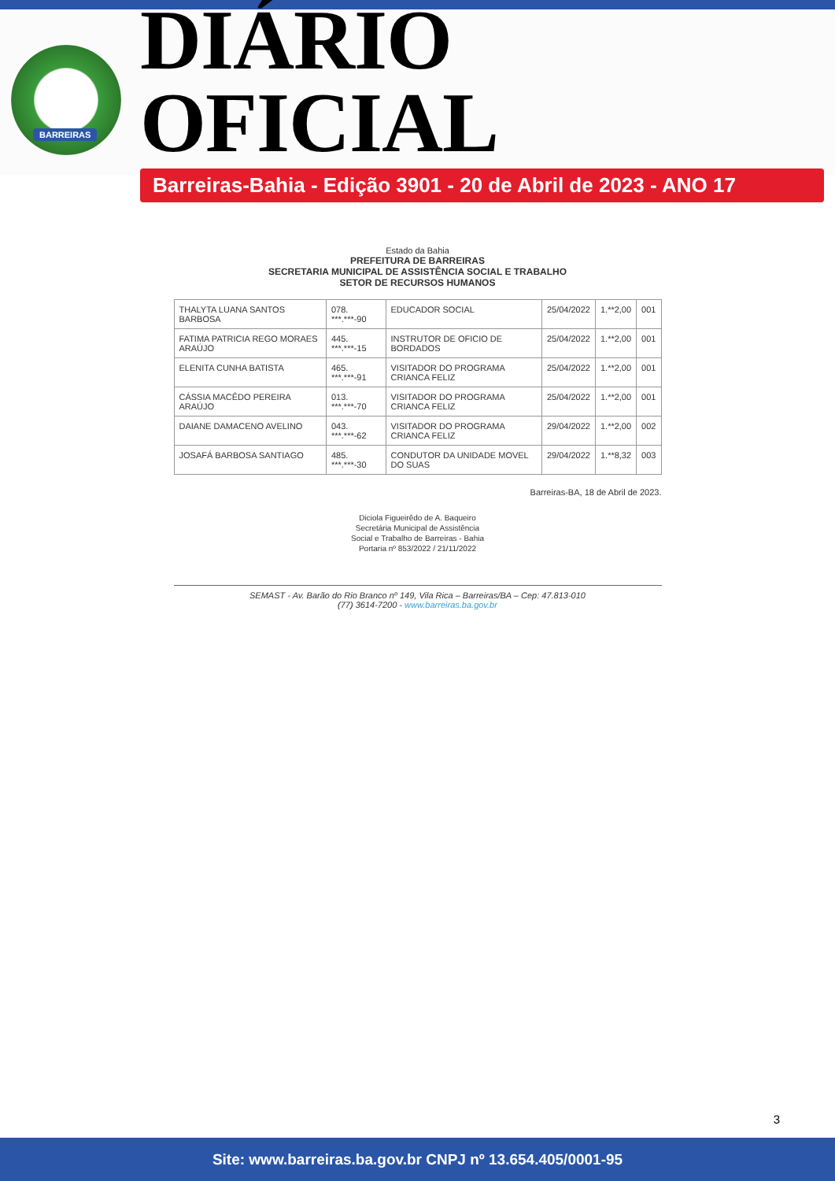BARREIRAS
DIÁRIO OFICIAL
Barreiras-Bahia - Edição 3901 - 20 de Abril de 2023 - ANO 17
Estado da Bahia
PREFEITURA DE BARREIRAS
SECRETARIA MUNICIPAL DE ASSISTÊNCIA SOCIAL E TRABALHO
SETOR DE RECURSOS HUMANOS
| THALYTA LUANA SANTOS BARBOSA | 078. ***.***-90 | EDUCADOR SOCIAL | 25/04/2022 | 1.**2,00 | 001 |
| FATIMA PATRICIA REGO MORAES ARAÚJO | 445. ***.***-15 | INSTRUTOR DE OFICIO DE BORDADOS | 25/04/2022 | 1.**2,00 | 001 |
| ELENITA CUNHA BATISTA | 465. ***.***-91 | VISITADOR DO PROGRAMA CRIANCA FELIZ | 25/04/2022 | 1.**2,00 | 001 |
| CÁSSIA MACÊDO PEREIRA ARAÚJO | 013. ***.***-70 | VISITADOR DO PROGRAMA CRIANCA FELIZ | 25/04/2022 | 1.**2,00 | 001 |
| DAIANE DAMACENO AVELINO | 043. ***.***-62 | VISITADOR DO PROGRAMA CRIANCA FELIZ | 29/04/2022 | 1.**2,00 | 002 |
| JOSAFÁ BARBOSA SANTIAGO | 485. ***.***-30 | CONDUTOR DA UNIDADE MOVEL DO SUAS | 29/04/2022 | 1.**8,32 | 003 |
Barreiras-BA, 18 de Abril de 2023.
Diciola Figueirêdo de A. Baqueiro
Secretária Municipal de Assistência
Social e Trabalho de Barreiras - Bahia
Portaria nº 853/2022 / 21/11/2022
SEMAST - Av. Barão do Rio Branco nº 149, Vila Rica – Barreiras/BA – Cep: 47.813-010
(77) 3614-7200 - www.barreiras.ba.gov.br
3
Site: www.barreiras.ba.gov.br CNPJ nº 13.654.405/0001-95